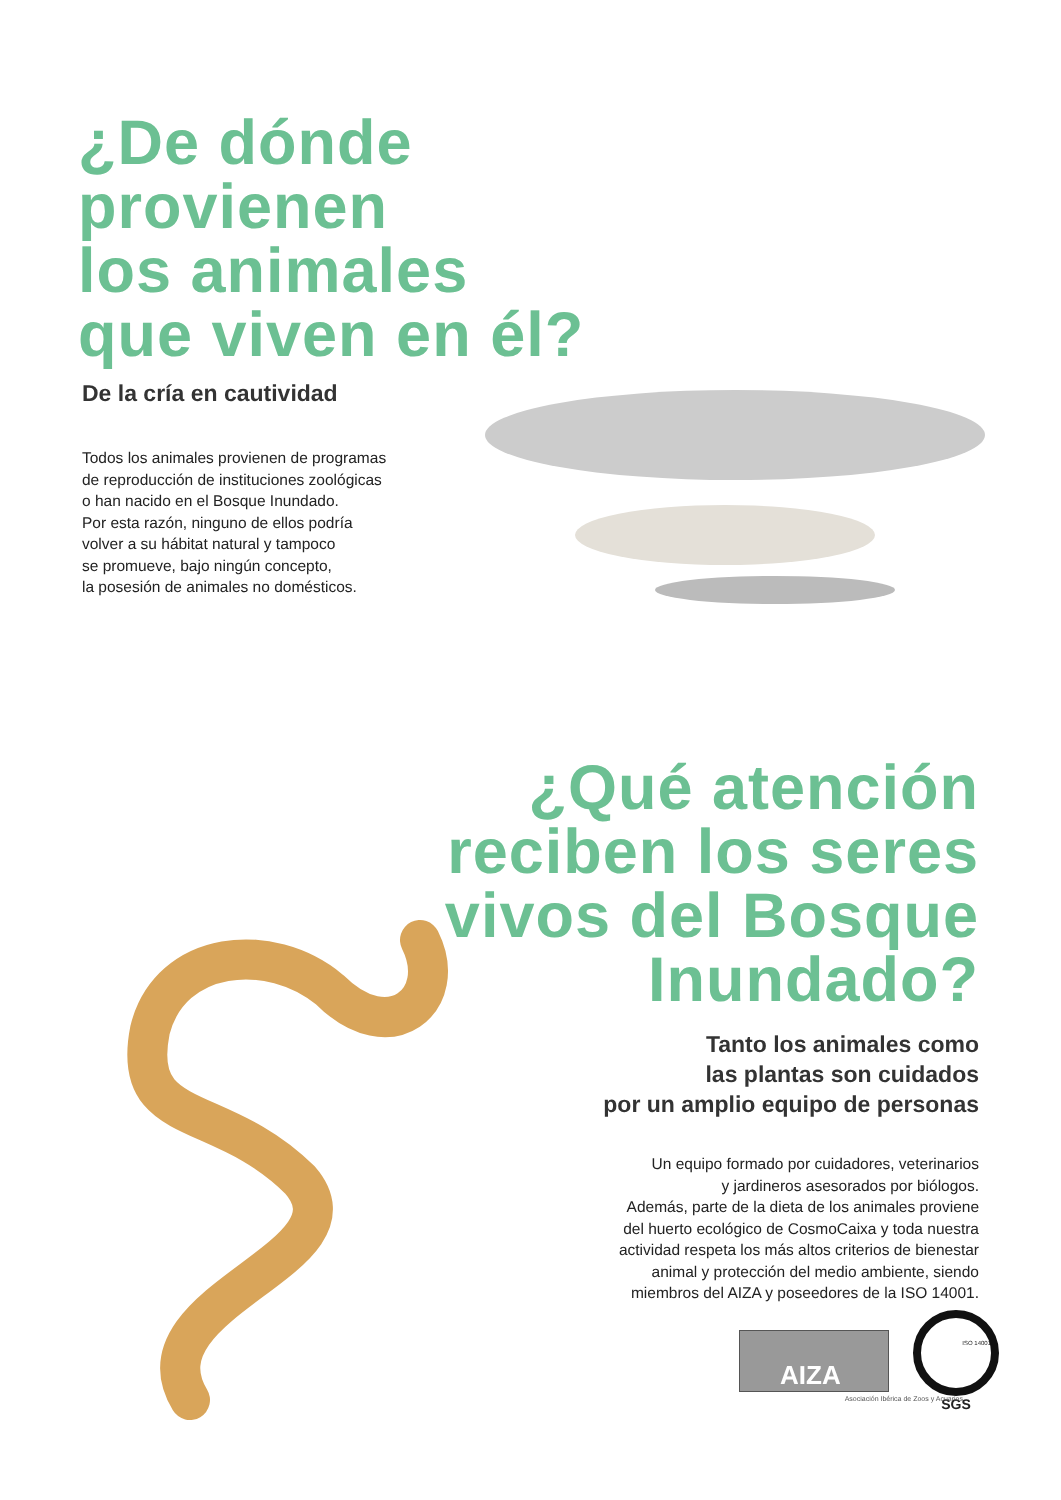¿De dónde
provienen
los animales
que viven en él?
De la cría en cautividad
Todos los animales provienen de programas
de reproducción de instituciones zoológicas
o han nacido en el Bosque Inundado.
Por esta razón, ninguno de ellos podría
volver a su hábitat natural y tampoco
se promueve, bajo ningún concepto,
la posesión de animales no domésticos.
¿Qué atención
reciben los seres
vivos del Bosque
Inundado?
Tanto los animales como
las plantas son cuidados
por un amplio equipo de personas
Un equipo formado por cuidadores, veterinarios
y jardineros asesorados por biólogos.
Además, parte de la dieta de los animales proviene
del huerto ecológico de CosmoCaixa y toda nuestra
actividad respeta los más altos criterios de bienestar
animal y protección del medio ambiente, siendo
miembros del AIZA y poseedores de la ISO 14001.
AIZA
SGS
Asociación Ibérica de Zoos y Acuarios
ISO 14001